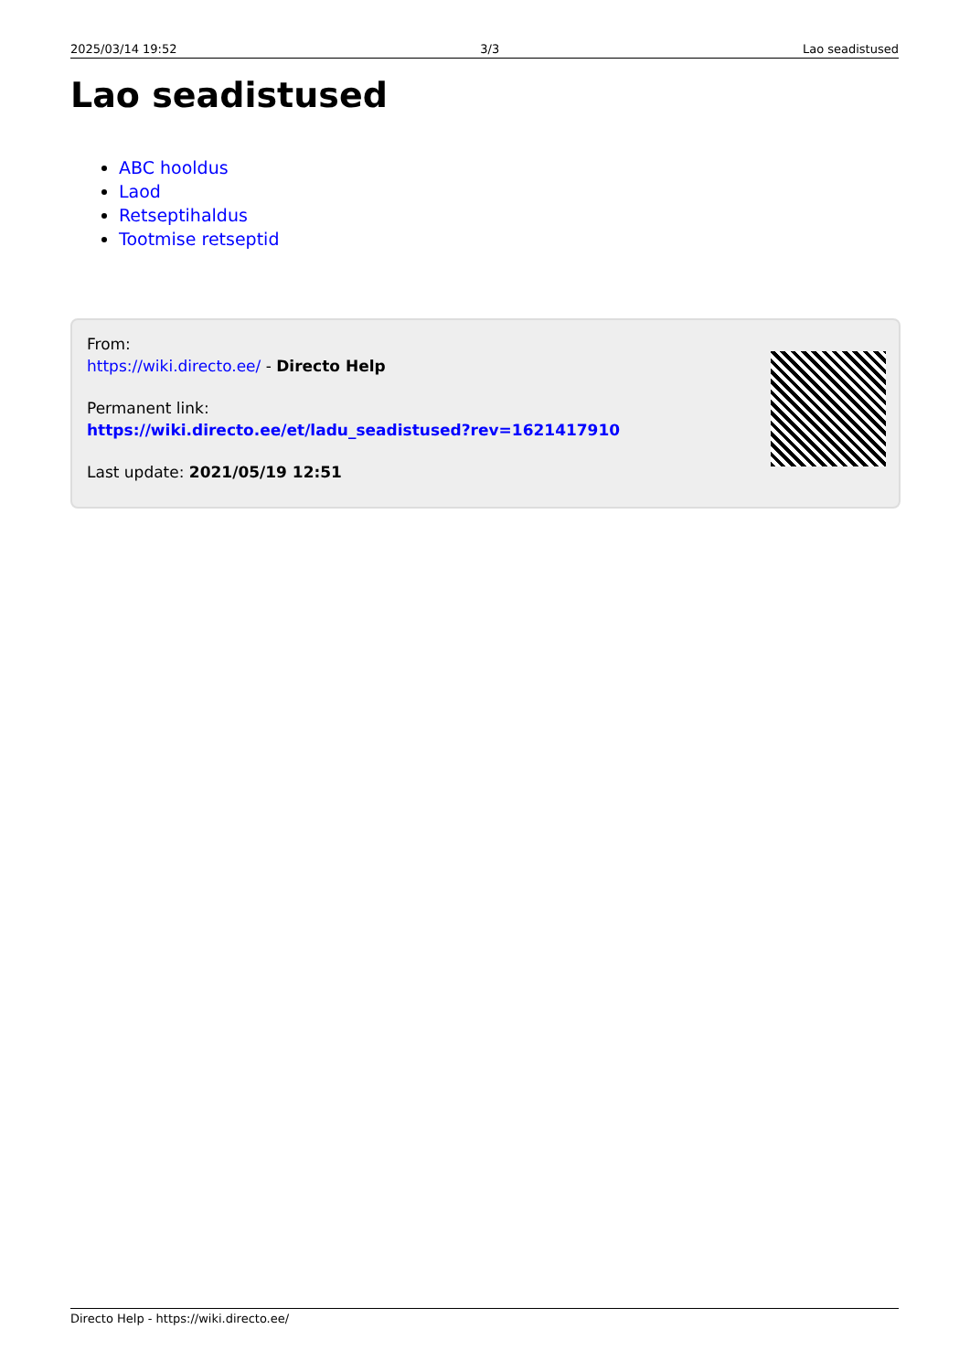2025/03/14 19:52 3/3 Lao seadistused
Lao seadistused
ABC hooldus
Laod
Retseptihaldus
Tootmise retseptid
From:
https://wiki.directo.ee/ - Directo Help
Permanent link:
https://wiki.directo.ee/et/ladu_seadistused?rev=1621417910
Last update: 2021/05/19 12:51
Directo Help - https://wiki.directo.ee/